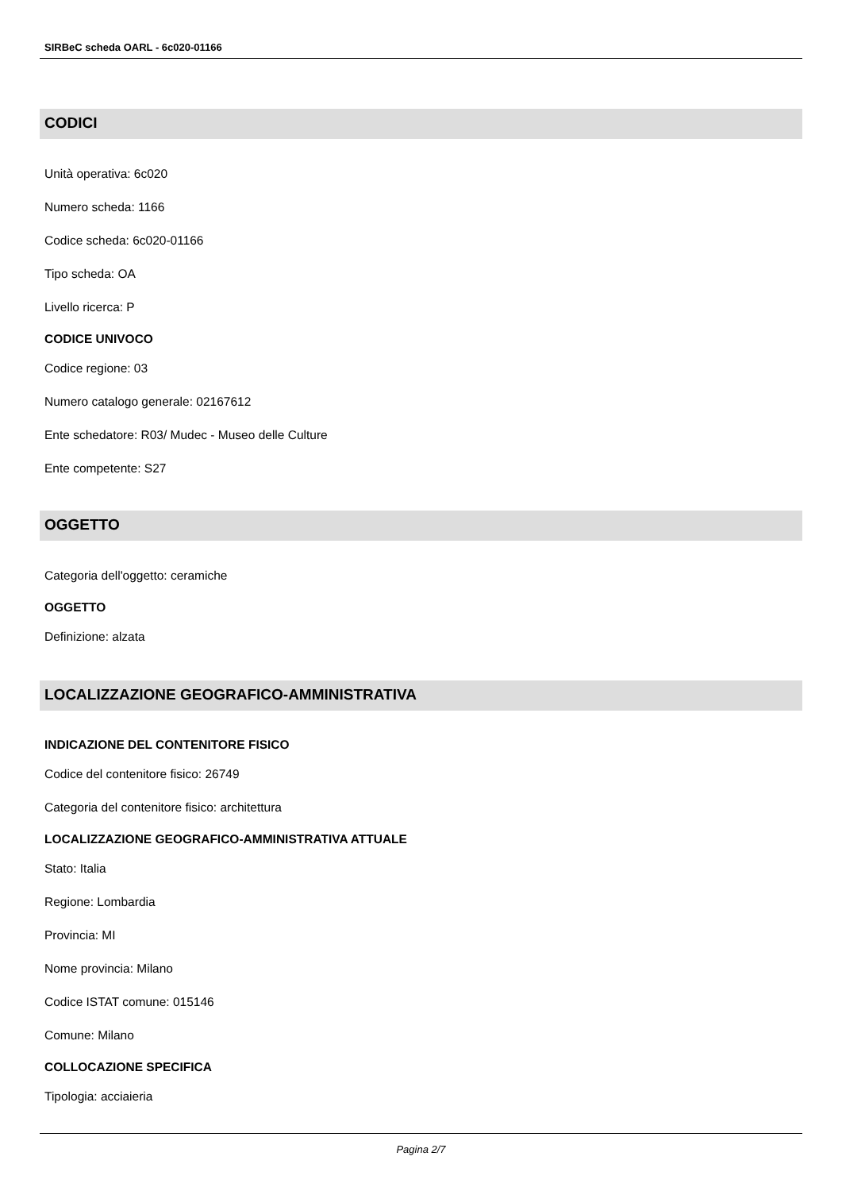SIRBeC scheda OARL - 6c020-01166
CODICI
Unità operativa: 6c020
Numero scheda: 1166
Codice scheda: 6c020-01166
Tipo scheda: OA
Livello ricerca: P
CODICE UNIVOCO
Codice regione: 03
Numero catalogo generale: 02167612
Ente schedatore: R03/ Mudec - Museo delle Culture
Ente competente: S27
OGGETTO
Categoria dell'oggetto: ceramiche
OGGETTO
Definizione: alzata
LOCALIZZAZIONE GEOGRAFICO-AMMINISTRATIVA
INDICAZIONE DEL CONTENITORE FISICO
Codice del contenitore fisico: 26749
Categoria del contenitore fisico: architettura
LOCALIZZAZIONE GEOGRAFICO-AMMINISTRATIVA ATTUALE
Stato: Italia
Regione: Lombardia
Provincia: MI
Nome provincia: Milano
Codice ISTAT comune: 015146
Comune: Milano
COLLOCAZIONE SPECIFICA
Tipologia: acciaieria
Pagina 2/7